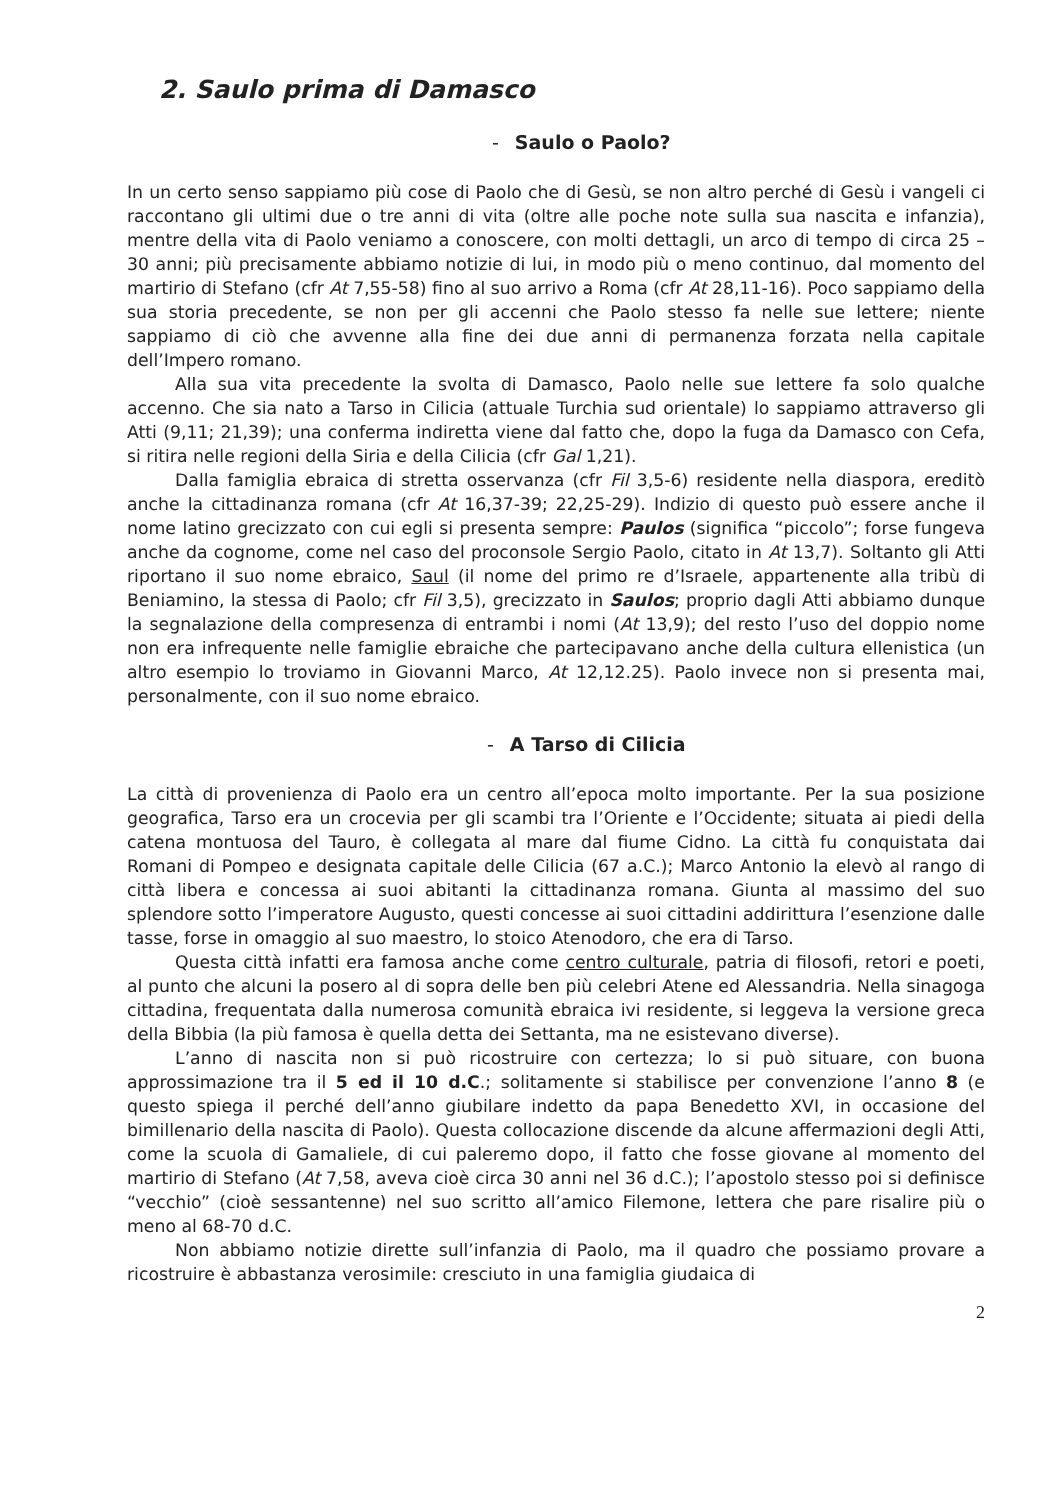2. Saulo prima di Damasco
- Saulo o Paolo?
In un certo senso sappiamo più cose di Paolo che di Gesù, se non altro perché di Gesù i vangeli ci raccontano gli ultimi due o tre anni di vita (oltre alle poche note sulla sua nascita e infanzia), mentre della vita di Paolo veniamo a conoscere, con molti dettagli, un arco di tempo di circa 25 – 30 anni; più precisamente abbiamo notizie di lui, in modo più o meno continuo, dal momento del martirio di Stefano (cfr At 7,55-58) fino al suo arrivo a Roma (cfr At 28,11-16). Poco sappiamo della sua storia precedente, se non per gli accenni che Paolo stesso fa nelle sue lettere; niente sappiamo di ciò che avvenne alla fine dei due anni di permanenza forzata nella capitale dell’Impero romano.
Alla sua vita precedente la svolta di Damasco, Paolo nelle sue lettere fa solo qualche accenno. Che sia nato a Tarso in Cilicia (attuale Turchia sud orientale) lo sappiamo attraverso gli Atti (9,11; 21,39); una conferma indiretta viene dal fatto che, dopo la fuga da Damasco con Cefa, si ritira nelle regioni della Siria e della Cilicia (cfr Gal 1,21).
Dalla famiglia ebraica di stretta osservanza (cfr Fil 3,5-6) residente nella diaspora, ereditò anche la cittadinanza romana (cfr At 16,37-39; 22,25-29). Indizio di questo può essere anche il nome latino grecizzato con cui egli si presenta sempre: Paulos (significa “piccolo”; forse fungeva anche da cognome, come nel caso del proconsole Sergio Paolo, citato in At 13,7). Soltanto gli Atti riportano il suo nome ebraico, Saul (il nome del primo re d’Israele, appartenente alla tribù di Beniamino, la stessa di Paolo; cfr Fil 3,5), grecizzato in Saulos; proprio dagli Atti abbiamo dunque la segnalazione della compresenza di entrambi i nomi (At 13,9); del resto l’uso del doppio nome non era infrequente nelle famiglie ebraiche che partecipavano anche della cultura ellenistica (un altro esempio lo troviamo in Giovanni Marco, At 12,12.25). Paolo invece non si presenta mai, personalmente, con il suo nome ebraico.
- A Tarso di Cilicia
La città di provenienza di Paolo era un centro all’epoca molto importante. Per la sua posizione geografica, Tarso era un crocevia per gli scambi tra l’Oriente e l’Occidente; situata ai piedi della catena montuosa del Tauro, è collegata al mare dal fiume Cidno. La città fu conquistata dai Romani di Pompeo e designata capitale delle Cilicia (67 a.C.); Marco Antonio la elevò al rango di città libera e concessa ai suoi abitanti la cittadinanza romana. Giunta al massimo del suo splendore sotto l’imperatore Augusto, questi concesse ai suoi cittadini addirittura l’esenzione dalle tasse, forse in omaggio al suo maestro, lo stoico Atenodoro, che era di Tarso.
Questa città infatti era famosa anche come centro culturale, patria di filosofi, retori e poeti, al punto che alcuni la posero al di sopra delle ben più celebri Atene ed Alessandria. Nella sinagoga cittadina, frequentata dalla numerosa comunità ebraica ivi residente, si leggeva la versione greca della Bibbia (la più famosa è quella detta dei Settanta, ma ne esistevano diverse).
L’anno di nascita non si può ricostruire con certezza; lo si può situare, con buona approssimazione tra il 5 ed il 10 d.C.; solitamente si stabilisce per convenzione l’anno 8 (e questo spiega il perché dell’anno giubilare indetto da papa Benedetto XVI, in occasione del bimillenario della nascita di Paolo). Questa collocazione discende da alcune affermazioni degli Atti, come la scuola di Gamaliele, di cui paleremo dopo, il fatto che fosse giovane al momento del martirio di Stefano (At 7,58, aveva cioè circa 30 anni nel 36 d.C.); l’apostolo stesso poi si definisce “vecchio” (cioè sessantenne) nel suo scritto all’amico Filemone, lettera che pare risalire più o meno al 68-70 d.C.
Non abbiamo notizie dirette sull’infanzia di Paolo, ma il quadro che possiamo provare a ricostruire è abbastanza verosimile: cresciuto in una famiglia giudaica di
2